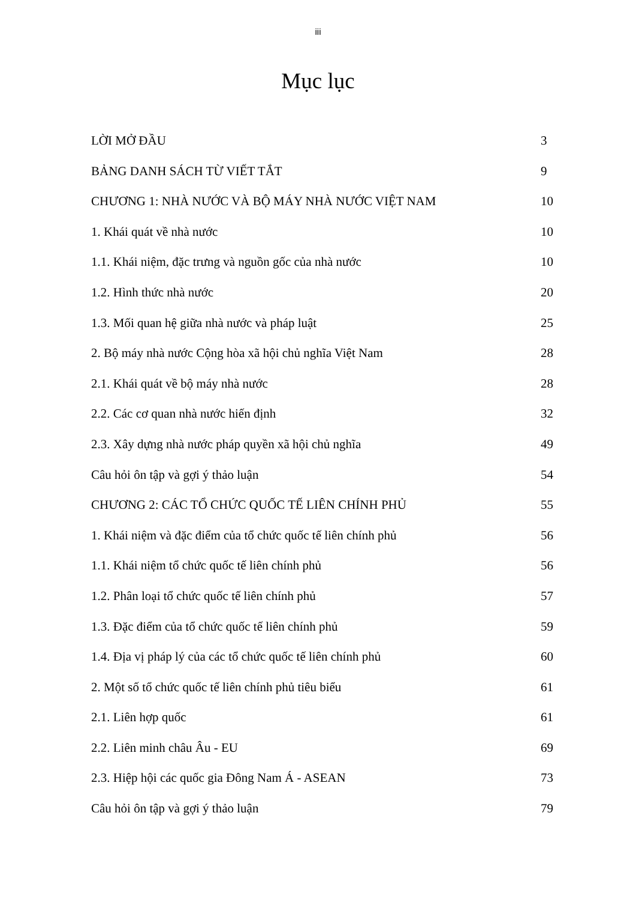iii
Mục lục
LỜI MỞ ĐẦU 3
BẢNG DANH SÁCH TỪ VIẾT TẮT 9
CHƯƠNG 1: NHÀ NƯỚC VÀ BỘ MÁY NHÀ NƯỚC VIỆT NAM 10
1. Khái quát về nhà nước 10
1.1. Khái niệm, đặc trưng và nguồn gốc của nhà nước 10
1.2. Hình thức nhà nước 20
1.3. Mối quan hệ giữa nhà nước và pháp luật 25
2. Bộ máy nhà nước Cộng hòa xã hội chủ nghĩa Việt Nam 28
2.1. Khái quát về bộ máy nhà nước 28
2.2. Các cơ quan nhà nước hiến định 32
2.3. Xây dựng nhà nước pháp quyền xã hội chủ nghĩa 49
Câu hỏi ôn tập và gợi ý thảo luận 54
CHƯƠNG 2: CÁC TỔ CHỨC QUỐC TẾ LIÊN CHÍNH PHỦ 55
1. Khái niệm và đặc điểm của tổ chức quốc tế liên chính phủ 56
1.1. Khái niệm tổ chức quốc tế liên chính phủ 56
1.2. Phân loại tổ chức quốc tế liên chính phủ 57
1.3. Đặc điểm của tổ chức quốc tế liên chính phủ 59
1.4. Địa vị pháp lý của các tổ chức quốc tế liên chính phủ 60
2. Một số tổ chức quốc tế liên chính phủ tiêu biểu 61
2.1. Liên hợp quốc 61
2.2. Liên minh châu Âu - EU 69
2.3. Hiệp hội các quốc gia Đông Nam Á - ASEAN 73
Câu hỏi ôn tập và gợi ý thảo luận 79